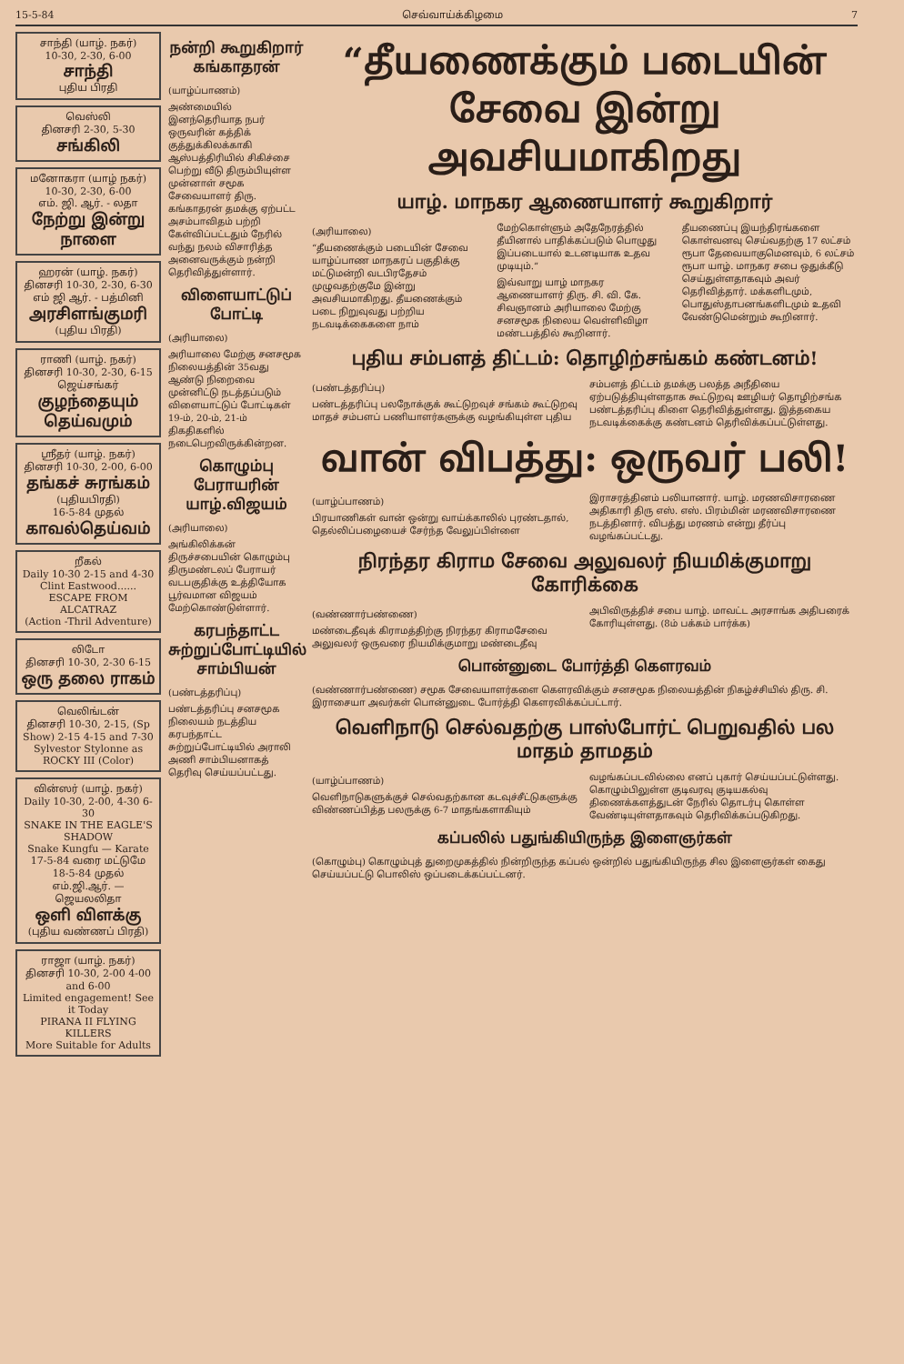15-5-84 செவ்வாய்க்கிழமை 7
சாந்தி (யாழ். நகர்)
10-30, 2-30, 6-00
சாந்தி
புதிய பிரதி
வெஸ்லி
தினசரி 2-30, 5-30
சங்கிலி
மனோகரா (யாழ் நகர்)
10-30, 2-30, 6-00
எம். ஜி. ஆர். - லதா
நேற்று இன்று நாளை
ஹரன் (யாழ். நகர்)
தினசரி 10-30, 2-30, 6-30
எம் ஜி ஆர். - பத்மினி
அரசிளங்குமரி
(புதிய பிரதி)
ராணி (யாழ். நகர்)
தினசரி 10-30, 2-30, 6-15
ஜெய்சங்கர்
குழந்தையும் தெய்வமும்
ஸ்ரீதர் (யாழ். நகர்)
தினசரி 10-30, 2-00, 6-00
தங்கச் சுரங்கம்
(புதியபிரதி)
16-5-84 முதல்
காவல்தெய்வம்
றீகல்
Daily 10-30 2-15 and 4-30
Clint Eastwood......
ESCAPE FROM ALCATRAZ
(Action -Thril Adventure)
லிடோ
தினசரி 10-30, 2-30 6-15
ஒரு தலை ராகம்
வெலிங்டன்
தினசரி 10-30, 2-15, (Sp Show) 2-15 4-15 and 7-30
Sylvestor Stylonne as ROCKY III (Color)
வின்ஸர் (யாழ். நகர்)
Daily 10-30, 2-00, 4-30 6-30
SNAKE IN THE EAGLE'S SHADOW
Snake Kungfu — Karate
17-5-84 வரை மட்டுமே
18-5-84 முதல்
எம்.ஜி.ஆர். — ஜெயலலிதா
ஒளி விளக்கு
(புதிய வண்ணப் பிரதி)
ராஜா (யாழ். நகர்)
தினசரி 10-30, 2-00 4-00 and 6-00
Limited engagement! See it Today
PIRANA II FLYING KILLERS
More Suitable for Adults
நன்றி கூறுகிறார் கங்காதரன்
(யாழ்ப்பாணம்)
அண்மையில் இனந்தெரியாத நபர் ஒருவரின் கத்திக் குத்துக்கிலக்காகி ஆஸ்பத்திரியில் சிகிச்சை பெற்று வீடு திரும்பியுள்ள முன்னாள் சமூக சேவையாளர் திரு. கங்காதரன் தமக்கு ஏற்பட்ட அசம்பாவிதம் பற்றி கேள்விப்பட்டதும் நேரில் வந்து நலம் விசாரித்த அனைவருக்கும் நன்றி தெரிவித்துள்ளார்.
விளையாட்டுப் போட்டி
(அரியாலை)
அரியாலை மேற்கு சனசமூக நிலையத்தின் 35வது ஆண்டு நிறைவை முன்னிட்டு நடத்தப்படும் விளையாட்டுப் போட்டிகள் 19-ம், 20-ம், 21-ம் திகதிகளில் நடைபெறவிருக்கின்றன.
கொழும்பு பேராயரின் யாழ்.விஜயம்
(அரியாலை)
அங்கிலிக்கன் திருச்சபையின் கொழும்பு திருமண்டலப் பேராயர் வடபகுதிக்கு உத்தியோக பூர்வமான விஜயம் மேற்கொண்டுள்ளார்.
கரபந்தாட்ட சுற்றுப்போட்டியில் சாம்பியன்
(பண்டத்தரிப்பு)
பண்டத்தரிப்பு சனசமூக நிலையம் நடத்திய கரபந்தாட்ட சுற்றுப்போட்டியில் அராலி அணி சாம்பியனாகத் தெரிவு செய்யப்பட்டது.
“தீயணைக்கும் படையின் சேவை இன்று அவசியமாகிறது
யாழ். மாநகர ஆணையாளர் கூறுகிறார்
(அரியாலை)
“தீயணைக்கும் படையின் சேவை யாழ்ப்பாண மாநகரப் பகுதிக்கு மட்டுமன்றி வடபிரதேசம் முழுவதற்குமே இன்று அவசியமாகிறது. தீயணைக்கும் படை நிறுவுவது பற்றிய நடவடிக்கைகளை நாம் மேற்கொள்ளும் அதேநேரத்தில் தீயினால் பாதிக்கப்படும் பொழுது இப்படையால் உடனடியாக உதவ முடியும்.”
இவ்வாறு யாழ் மாநகர ஆணையாளர் திரு. சி. வி. கே. சிவஞானம் அரியாலை மேற்கு சனசமூக நிலைய வெள்ளிவிழா மண்டபத்தில் கூறினார்.
தீயணைப்பு இயந்திரங்களை கொள்வனவு செய்வதற்கு 17 லட்சம் ரூபா தேவையாகுமெனவும், 6 லட்சம் ரூபா யாழ். மாநகர சபை ஒதுக்கீடு செய்துள்ளதாகவும் அவர் தெரிவித்தார். மக்களிடமும், பொதுஸ்தாபனங்களிடமும் உதவி வேண்டுமென்றும் கூறினார்.
புதிய சம்பளத் திட்டம்: தொழிற்சங்கம் கண்டனம்!
(பண்டத்தரிப்பு)
பண்டத்தரிப்பு பலநோக்குக் கூட்டுறவுச் சங்கம் கூட்டுறவு மாதச் சம்பளப் பணியாளர்களுக்கு வழங்கியுள்ள புதிய சம்பளத் திட்டம் தமக்கு பலத்த அநீதியை ஏற்படுத்தியுள்ளதாக கூட்டுறவு ஊழியர் தொழிற்சங்க பண்டத்தரிப்பு கிளை தெரிவித்துள்ளது. இத்தகைய நடவடிக்கைக்கு கண்டனம் தெரிவிக்கப்பட்டுள்ளது.
வான் விபத்து: ஒருவர் பலி!
(யாழ்ப்பாணம்)
பிரயாணிகள் வான் ஒன்று வாய்க்காலில் புரண்டதால், தெல்லிப்பழையைச் சேர்ந்த வேலுப்பிள்ளை இராசரத்தினம் பலியானார். யாழ். மரணவிசாரணை அதிகாரி திரு எஸ். எஸ். பிரம்மின் மரணவிசாரணை நடத்தினார். விபத்து மரணம் என்று தீர்ப்பு வழங்கப்பட்டது.
நிரந்தர கிராம சேவை அலுவலர் நியமிக்குமாறு கோரிக்கை
(வண்ணார்பண்ணை)
மண்டைதீவுக் கிராமத்திற்கு நிரந்தர கிராமசேவை அலுவலர் ஒருவரை நியமிக்குமாறு மண்டைதீவு அபிவிருத்திச் சபை யாழ். மாவட்ட அரசாங்க அதிபரைக் கோரியுள்ளது. (8ம் பக்கம் பார்க்க)
பொன்னுடை போர்த்தி கௌரவம்
(வண்ணார்பண்ணை) சமூக சேவையாளர்களை கௌரவிக்கும் சனசமூக நிலையத்தின் நிகழ்ச்சியில் திரு. சி. இராசையா அவர்கள் பொன்னுடை போர்த்தி கௌரவிக்கப்பட்டார்.
வெளிநாடு செல்வதற்கு பாஸ்போர்ட் பெறுவதில் பல மாதம் தாமதம்
(யாழ்ப்பாணம்)
வெளிநாடுகளுக்குச் செல்வதற்கான கடவுச்சீட்டுகளுக்கு விண்ணப்பித்த பலருக்கு 6-7 மாதங்களாகியும் வழங்கப்படவில்லை எனப் புகார் செய்யப்பட்டுள்ளது. கொழும்பிலுள்ள குடிவரவு குடியகல்வு திணைக்களத்துடன் நேரில் தொடர்பு கொள்ள வேண்டியுள்ளதாகவும் தெரிவிக்கப்படுகிறது.
கப்பலில் பதுங்கியிருந்த இளைஞர்கள்
(கொழும்பு) கொழும்புத் துறைமுகத்தில் நின்றிருந்த கப்பல் ஒன்றில் பதுங்கியிருந்த சில இளைஞர்கள் கைது செய்யப்பட்டு பொலிஸ் ஒப்படைக்கப்பட்டனர்.